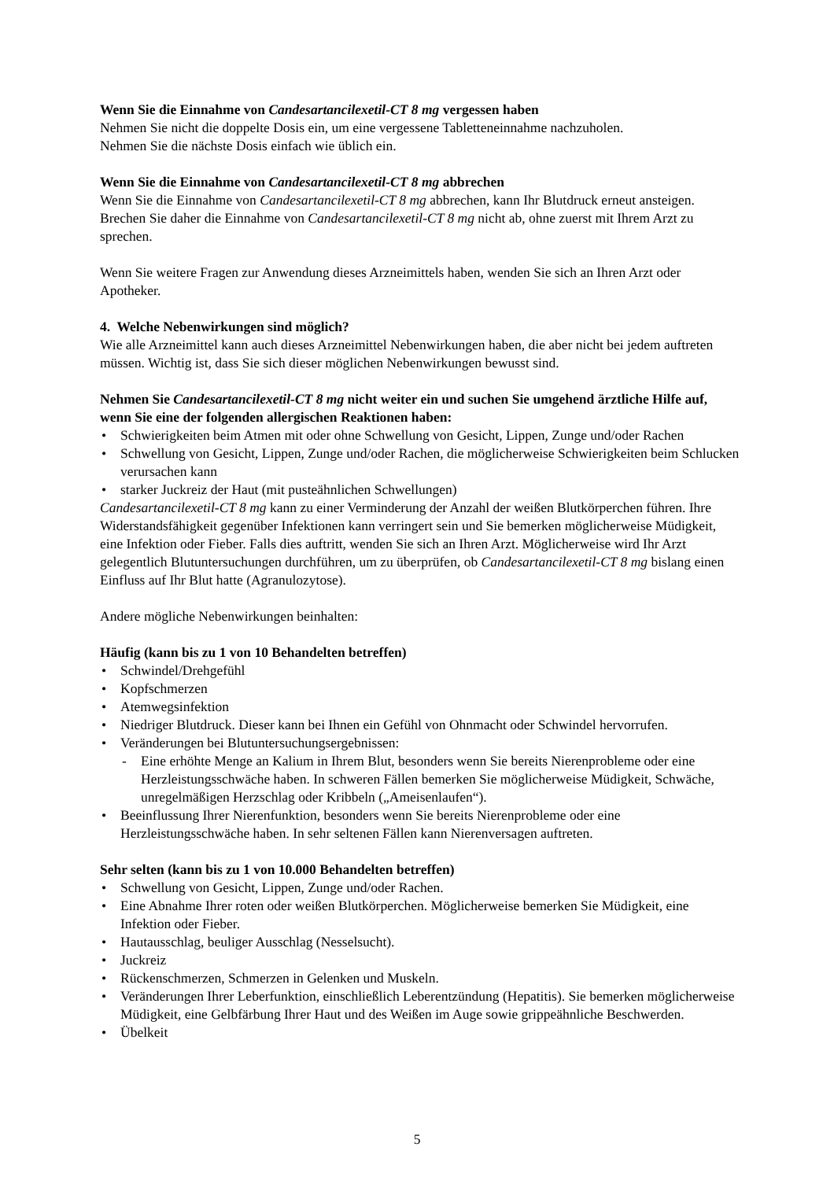Wenn Sie die Einnahme von Candesartancilexetil-CT 8 mg vergessen haben
Nehmen Sie nicht die doppelte Dosis ein, um eine vergessene Tabletteneinnahme nachzuholen.
Nehmen Sie die nächste Dosis einfach wie üblich ein.
Wenn Sie die Einnahme von Candesartancilexetil-CT 8 mg abbrechen
Wenn Sie die Einnahme von Candesartancilexetil-CT 8 mg abbrechen, kann Ihr Blutdruck erneut ansteigen. Brechen Sie daher die Einnahme von Candesartancilexetil-CT 8 mg nicht ab, ohne zuerst mit Ihrem Arzt zu sprechen.
Wenn Sie weitere Fragen zur Anwendung dieses Arzneimittels haben, wenden Sie sich an Ihren Arzt oder Apotheker.
4. Welche Nebenwirkungen sind möglich?
Wie alle Arzneimittel kann auch dieses Arzneimittel Nebenwirkungen haben, die aber nicht bei jedem auftreten müssen. Wichtig ist, dass Sie sich dieser möglichen Nebenwirkungen bewusst sind.
Nehmen Sie Candesartancilexetil-CT 8 mg nicht weiter ein und suchen Sie umgehend ärztliche Hilfe auf, wenn Sie eine der folgenden allergischen Reaktionen haben:
• Schwierigkeiten beim Atmen mit oder ohne Schwellung von Gesicht, Lippen, Zunge und/oder Rachen
• Schwellung von Gesicht, Lippen, Zunge und/oder Rachen, die möglicherweise Schwierigkeiten beim Schlucken verursachen kann
• starker Juckreiz der Haut (mit pusteähnlichen Schwellungen)
Candesartancilexetil-CT 8 mg kann zu einer Verminderung der Anzahl der weißen Blutkörperchen führen. Ihre Widerstandsfähigkeit gegenüber Infektionen kann verringert sein und Sie bemerken möglicherweise Müdigkeit, eine Infektion oder Fieber. Falls dies auftritt, wenden Sie sich an Ihren Arzt. Möglicherweise wird Ihr Arzt gelegentlich Blutuntersuchungen durchführen, um zu überprüfen, ob Candesartancilexetil-CT 8 mg bislang einen Einfluss auf Ihr Blut hatte (Agranulozytose).
Andere mögliche Nebenwirkungen beinhalten:
Häufig (kann bis zu 1 von 10 Behandelten betreffen)
• Schwindel/Drehgefühl
• Kopfschmerzen
• Atemwegsinfektion
• Niedriger Blutdruck. Dieser kann bei Ihnen ein Gefühl von Ohnmacht oder Schwindel hervorrufen.
• Veränderungen bei Blutuntersuchungsergebnissen:
- Eine erhöhte Menge an Kalium in Ihrem Blut, besonders wenn Sie bereits Nierenprobleme oder eine Herzleistungsschwäche haben. In schweren Fällen bemerken Sie möglicherweise Müdigkeit, Schwäche, unregelmäßigen Herzschlag oder Kribbeln („Ameisenlaufen“).
• Beeinflussung Ihrer Nierenfunktion, besonders wenn Sie bereits Nierenprobleme oder eine Herzleistungsschwäche haben. In sehr seltenen Fällen kann Nierenversagen auftreten.
Sehr selten (kann bis zu 1 von 10.000 Behandelten betreffen)
• Schwellung von Gesicht, Lippen, Zunge und/oder Rachen.
• Eine Abnahme Ihrer roten oder weißen Blutkörperchen. Möglicherweise bemerken Sie Müdigkeit, eine Infektion oder Fieber.
• Hautausschlag, beuliger Ausschlag (Nesselsucht).
• Juckreiz
• Rückenschmerzen, Schmerzen in Gelenken und Muskeln.
• Veränderungen Ihrer Leberfunktion, einschließlich Leberentzündung (Hepatitis). Sie bemerken möglicherweise Müdigkeit, eine Gelbfärbung Ihrer Haut und des Weißen im Auge sowie grippeähnliche Beschwerden.
• Übelkeit
5